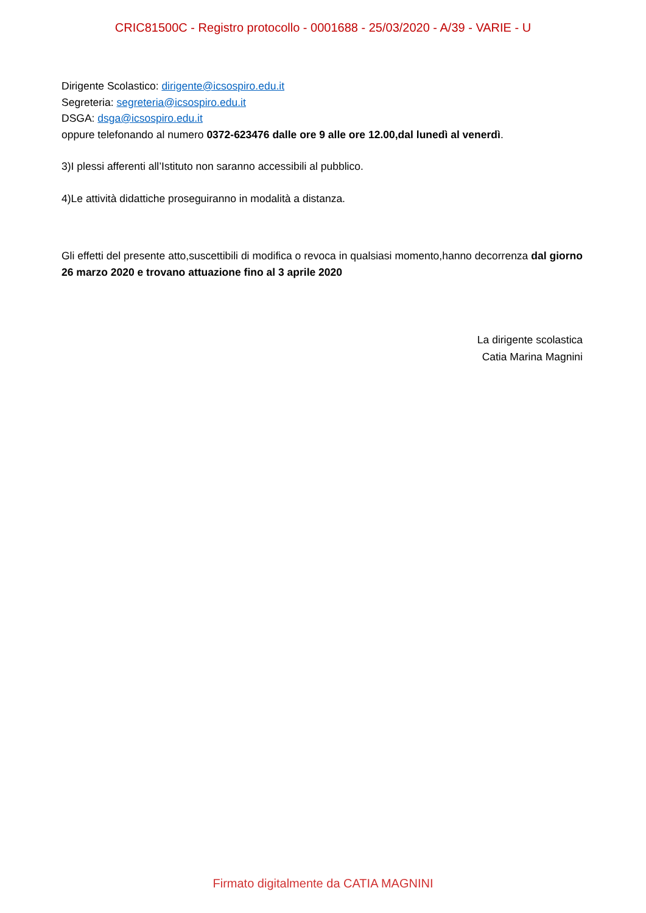CRIC81500C - Registro protocollo - 0001688 - 25/03/2020 - A/39 - VARIE - U
Dirigente Scolastico: dirigente@icsospiro.edu.it
Segreteria: segreteria@icsospiro.edu.it
DSGA: dsga@icsospiro.edu.it
oppure telefonando al numero 0372-623476 dalle ore 9 alle ore 12.00,dal lunedì al venerdì.
3)I plessi afferenti all’Istituto non saranno accessibili al pubblico.
4)Le attività didattiche proseguiranno in modalità a distanza.
Gli effetti del presente atto,suscettibili di modifica o revoca in qualsiasi momento,hanno decorrenza dal giorno 26 marzo 2020 e trovano attuazione fino al 3 aprile 2020
La dirigente scolastica
Catia Marina Magnini
Firmato digitalmente da CATIA MAGNINI